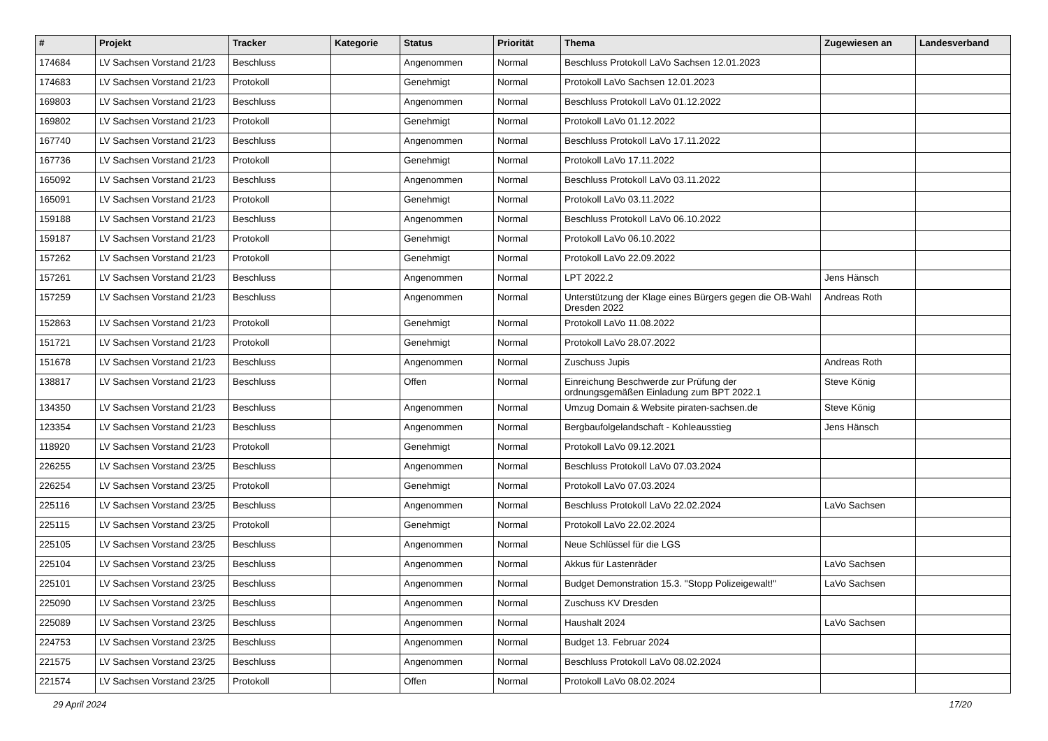| # | Projekt | Tracker | Kategorie | Status | Priorität | Thema | Zugewiesen an | Landesverband |
| --- | --- | --- | --- | --- | --- | --- | --- | --- |
| 174684 | LV Sachsen Vorstand 21/23 | Beschluss | | Angenommen | Normal | Beschluss Protokoll LaVo Sachsen 12.01.2023 | | |
| 174683 | LV Sachsen Vorstand 21/23 | Protokoll | | Genehmigt | Normal | Protokoll LaVo Sachsen 12.01.2023 | | |
| 169803 | LV Sachsen Vorstand 21/23 | Beschluss | | Angenommen | Normal | Beschluss Protokoll LaVo 01.12.2022 | | |
| 169802 | LV Sachsen Vorstand 21/23 | Protokoll | | Genehmigt | Normal | Protokoll LaVo 01.12.2022 | | |
| 167740 | LV Sachsen Vorstand 21/23 | Beschluss | | Angenommen | Normal | Beschluss Protokoll LaVo 17.11.2022 | | |
| 167736 | LV Sachsen Vorstand 21/23 | Protokoll | | Genehmigt | Normal | Protokoll LaVo 17.11.2022 | | |
| 165092 | LV Sachsen Vorstand 21/23 | Beschluss | | Angenommen | Normal | Beschluss Protokoll LaVo 03.11.2022 | | |
| 165091 | LV Sachsen Vorstand 21/23 | Protokoll | | Genehmigt | Normal | Protokoll LaVo 03.11.2022 | | |
| 159188 | LV Sachsen Vorstand 21/23 | Beschluss | | Angenommen | Normal | Beschluss Protokoll LaVo 06.10.2022 | | |
| 159187 | LV Sachsen Vorstand 21/23 | Protokoll | | Genehmigt | Normal | Protokoll LaVo 06.10.2022 | | |
| 157262 | LV Sachsen Vorstand 21/23 | Protokoll | | Genehmigt | Normal | Protokoll LaVo 22.09.2022 | | |
| 157261 | LV Sachsen Vorstand 21/23 | Beschluss | | Angenommen | Normal | LPT 2022.2 | Jens Hänsch | |
| 157259 | LV Sachsen Vorstand 21/23 | Beschluss | | Angenommen | Normal | Unterstützung der Klage eines Bürgers gegen die OB-Wahl Dresden 2022 | Andreas Roth | |
| 152863 | LV Sachsen Vorstand 21/23 | Protokoll | | Genehmigt | Normal | Protokoll LaVo 11.08.2022 | | |
| 151721 | LV Sachsen Vorstand 21/23 | Protokoll | | Genehmigt | Normal | Protokoll LaVo 28.07.2022 | | |
| 151678 | LV Sachsen Vorstand 21/23 | Beschluss | | Angenommen | Normal | Zuschuss Jupis | Andreas Roth | |
| 138817 | LV Sachsen Vorstand 21/23 | Beschluss | | Offen | Normal | Einreichung Beschwerde zur Prüfung der ordnungsgemäßen Einladung zum BPT 2022.1 | Steve König | |
| 134350 | LV Sachsen Vorstand 21/23 | Beschluss | | Angenommen | Normal | Umzug Domain & Website piraten-sachsen.de | Steve König | |
| 123354 | LV Sachsen Vorstand 21/23 | Beschluss | | Angenommen | Normal | Bergbaufolgelandschaft - Kohleausstieg | Jens Hänsch | |
| 118920 | LV Sachsen Vorstand 21/23 | Protokoll | | Genehmigt | Normal | Protokoll LaVo 09.12.2021 | | |
| 226255 | LV Sachsen Vorstand 23/25 | Beschluss | | Angenommen | Normal | Beschluss Protokoll LaVo 07.03.2024 | | |
| 226254 | LV Sachsen Vorstand 23/25 | Protokoll | | Genehmigt | Normal | Protokoll LaVo 07.03.2024 | | |
| 225116 | LV Sachsen Vorstand 23/25 | Beschluss | | Angenommen | Normal | Beschluss Protokoll LaVo 22.02.2024 | LaVo Sachsen | |
| 225115 | LV Sachsen Vorstand 23/25 | Protokoll | | Genehmigt | Normal | Protokoll LaVo 22.02.2024 | | |
| 225105 | LV Sachsen Vorstand 23/25 | Beschluss | | Angenommen | Normal | Neue Schlüssel für die LGS | | |
| 225104 | LV Sachsen Vorstand 23/25 | Beschluss | | Angenommen | Normal | Akkus für Lastenräder | LaVo Sachsen | |
| 225101 | LV Sachsen Vorstand 23/25 | Beschluss | | Angenommen | Normal | Budget Demonstration 15.3. "Stopp Polizeigewalt!" | LaVo Sachsen | |
| 225090 | LV Sachsen Vorstand 23/25 | Beschluss | | Angenommen | Normal | Zuschuss KV Dresden | | |
| 225089 | LV Sachsen Vorstand 23/25 | Beschluss | | Angenommen | Normal | Haushalt 2024 | LaVo Sachsen | |
| 224753 | LV Sachsen Vorstand 23/25 | Beschluss | | Angenommen | Normal | Budget 13. Februar 2024 | | |
| 221575 | LV Sachsen Vorstand 23/25 | Beschluss | | Angenommen | Normal | Beschluss Protokoll LaVo 08.02.2024 | | |
| 221574 | LV Sachsen Vorstand 23/25 | Protokoll | | Offen | Normal | Protokoll LaVo 08.02.2024 | | |
29 April 2024 17/20